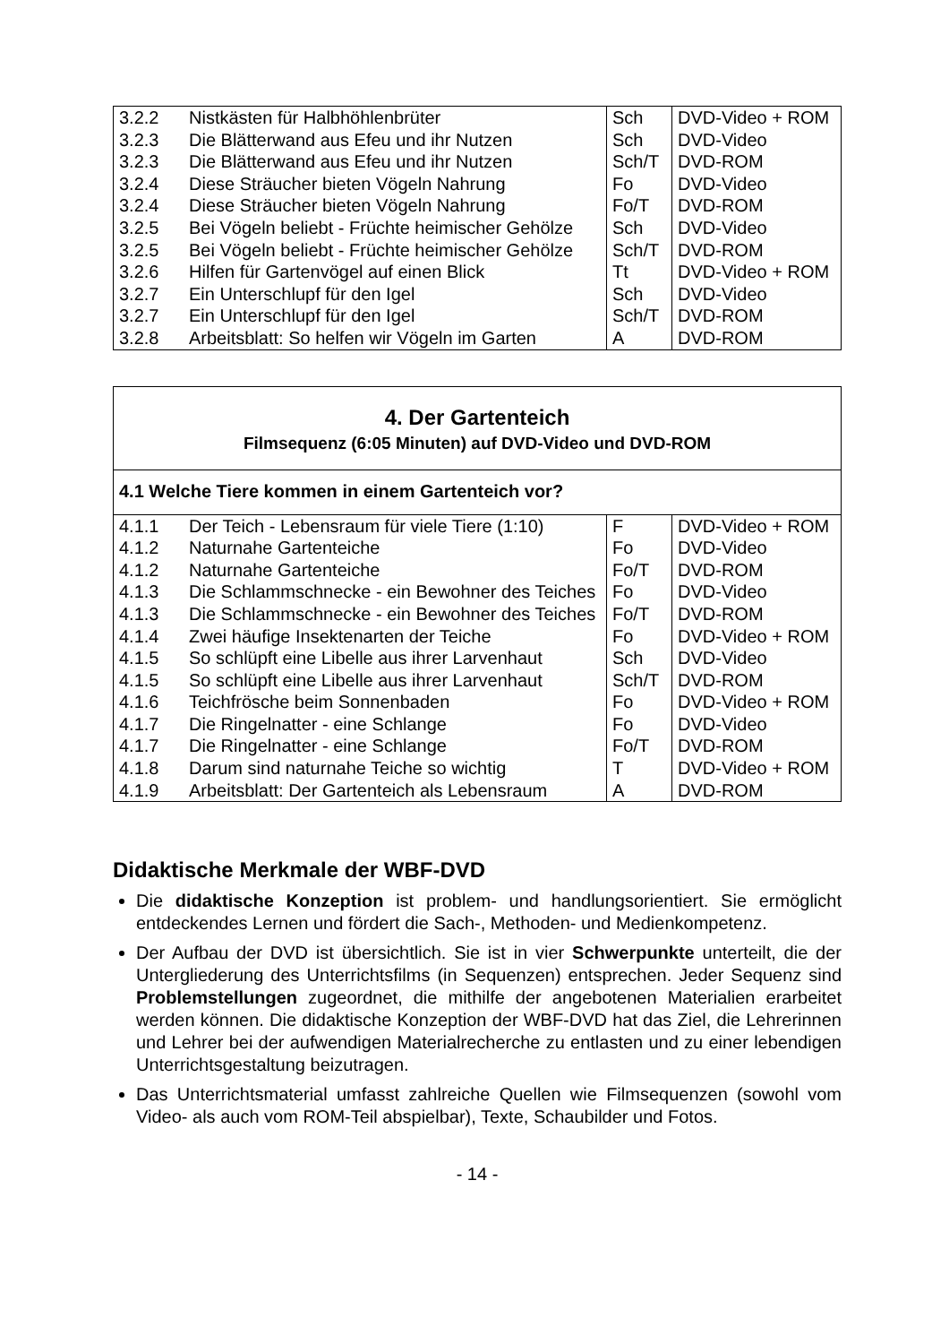| 3.2.2 | Nistkästen für Halbhöhlenbrüter | Sch | DVD-Video + ROM |
| 3.2.3 | Die Blätterwand aus Efeu und ihr Nutzen | Sch | DVD-Video |
| 3.2.3 | Die Blätterwand aus Efeu und ihr Nutzen | Sch/T | DVD-ROM |
| 3.2.4 | Diese Sträucher bieten Vögeln Nahrung | Fo | DVD-Video |
| 3.2.4 | Diese Sträucher bieten Vögeln Nahrung | Fo/T | DVD-ROM |
| 3.2.5 | Bei Vögeln beliebt - Früchte heimischer Gehölze | Sch | DVD-Video |
| 3.2.5 | Bei Vögeln beliebt - Früchte heimischer Gehölze | Sch/T | DVD-ROM |
| 3.2.6 | Hilfen für Gartenvögel auf einen Blick | Tt | DVD-Video + ROM |
| 3.2.7 | Ein Unterschlupf für den Igel | Sch | DVD-Video |
| 3.2.7 | Ein Unterschlupf für den Igel | Sch/T | DVD-ROM |
| 3.2.8 | Arbeitsblatt: So helfen wir Vögeln im Garten | A | DVD-ROM |
4. Der Gartenteich
Filmsequenz (6:05 Minuten) auf DVD-Video und DVD-ROM
4.1 Welche Tiere kommen in einem Gartenteich vor?
| 4.1.1 | Der Teich - Lebensraum für viele Tiere (1:10) | F | DVD-Video + ROM |
| 4.1.2 | Naturnahe Gartenteiche | Fo | DVD-Video |
| 4.1.2 | Naturnahe Gartenteiche | Fo/T | DVD-ROM |
| 4.1.3 | Die Schlammschnecke - ein Bewohner des Teiches | Fo | DVD-Video |
| 4.1.3 | Die Schlammschnecke - ein Bewohner des Teiches | Fo/T | DVD-ROM |
| 4.1.4 | Zwei häufige Insektenarten der Teiche | Fo | DVD-Video + ROM |
| 4.1.5 | So schlüpft eine Libelle aus ihrer Larvenhaut | Sch | DVD-Video |
| 4.1.5 | So schlüpft eine Libelle aus ihrer Larvenhaut | Sch/T | DVD-ROM |
| 4.1.6 | Teichfrösche beim Sonnenbaden | Fo | DVD-Video + ROM |
| 4.1.7 | Die Ringelnatter - eine Schlange | Fo | DVD-Video |
| 4.1.7 | Die Ringelnatter - eine Schlange | Fo/T | DVD-ROM |
| 4.1.8 | Darum sind naturnahe Teiche so wichtig | T | DVD-Video + ROM |
| 4.1.9 | Arbeitsblatt: Der Gartenteich als Lebensraum | A | DVD-ROM |
Didaktische Merkmale der WBF-DVD
Die didaktische Konzeption ist problem- und handlungsorientiert. Sie ermöglicht entdeckendes Lernen und fördert die Sach-, Methoden- und Medienkompetenz.
Der Aufbau der DVD ist übersichtlich. Sie ist in vier Schwerpunkte unterteilt, die der Untergliederung des Unterrichtsfilms (in Sequenzen) entsprechen. Jeder Sequenz sind Problemstellungen zugeordnet, die mithilfe der angebotenen Materialien erarbeitet werden können. Die didaktische Konzeption der WBF-DVD hat das Ziel, die Lehrerinnen und Lehrer bei der aufwendigen Materialrecherche zu entlasten und zu einer lebendigen Unterrichtsgestaltung beizutragen.
Das Unterrichtsmaterial umfasst zahlreiche Quellen wie Filmsequenzen (sowohl vom Video- als auch vom ROM-Teil abspielbar), Texte, Schaubilder und Fotos.
- 14 -